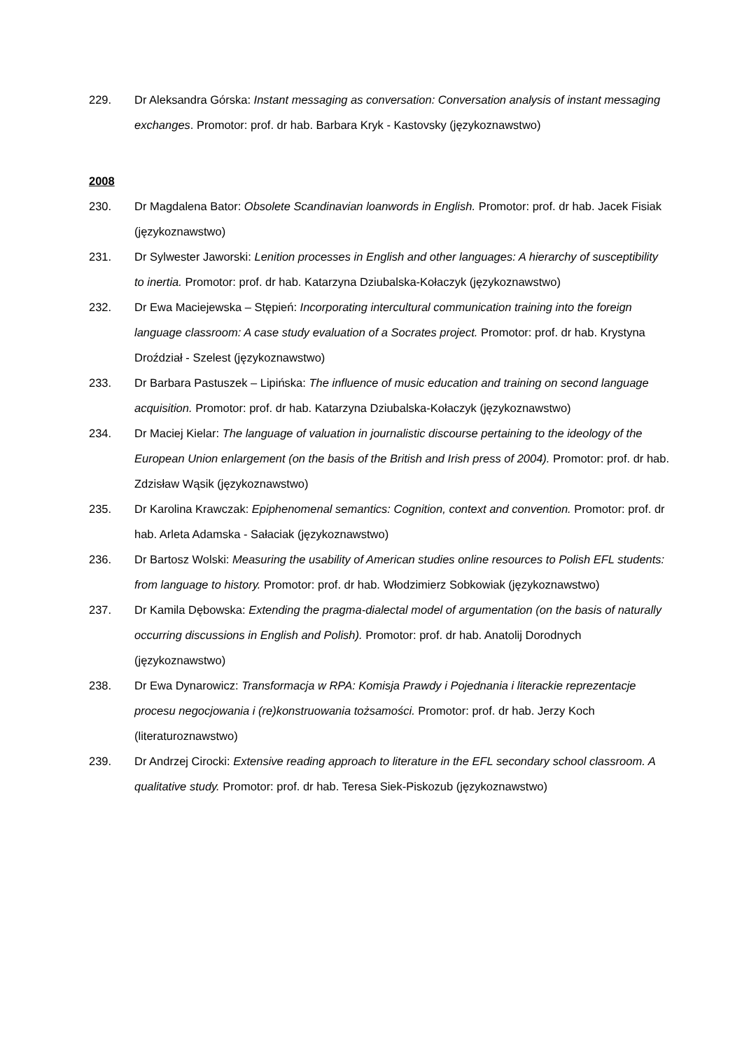229. Dr Aleksandra Górska: Instant messaging as conversation: Conversation analysis of instant messaging exchanges. Promotor: prof. dr hab. Barbara Kryk - Kastovsky (językoznawstwo)
2008
230. Dr Magdalena Bator: Obsolete Scandinavian loanwords in English. Promotor: prof. dr hab. Jacek Fisiak (językoznawstwo)
231. Dr Sylwester Jaworski: Lenition processes in English and other languages: A hierarchy of susceptibility to inertia. Promotor: prof. dr hab. Katarzyna Dziubalska-Kołaczyk (językoznawstwo)
232. Dr Ewa Maciejewska – Stępień: Incorporating intercultural communication training into the foreign language classroom: A case study evaluation of a Socrates project. Promotor: prof. dr hab. Krystyna Droździał - Szelest (językoznawstwo)
233. Dr Barbara Pastuszek – Lipińska: The influence of music education and training on second language acquisition. Promotor: prof. dr hab. Katarzyna Dziubalska-Kołaczyk (językoznawstwo)
234. Dr Maciej Kielar: The language of valuation in journalistic discourse pertaining to the ideology of the European Union enlargement (on the basis of the British and Irish press of 2004). Promotor: prof. dr hab. Zdzisław Wąsik (językoznawstwo)
235. Dr Karolina Krawczak: Epiphenomenal semantics: Cognition, context and convention. Promotor: prof. dr hab. Arleta Adamska - Sałaciak (językoznawstwo)
236. Dr Bartosz Wolski: Measuring the usability of American studies online resources to Polish EFL students: from language to history. Promotor: prof. dr hab. Włodzimierz Sobkowiak (językoznawstwo)
237. Dr Kamila Dębowska: Extending the pragma-dialectal model of argumentation (on the basis of naturally occurring discussions in English and Polish). Promotor: prof. dr hab. Anatolij Dorodnych (językoznawstwo)
238. Dr Ewa Dynarowicz: Transformacja w RPA: Komisja Prawdy i Pojednania i literackie reprezentacje procesu negocjowania i (re)konstruowania tożsamości. Promotor: prof. dr hab. Jerzy Koch (literaturoznawstwo)
239. Dr Andrzej Cirocki: Extensive reading approach to literature in the EFL secondary school classroom. A qualitative study. Promotor: prof. dr hab. Teresa Siek-Piskozub (językoznawstwo)